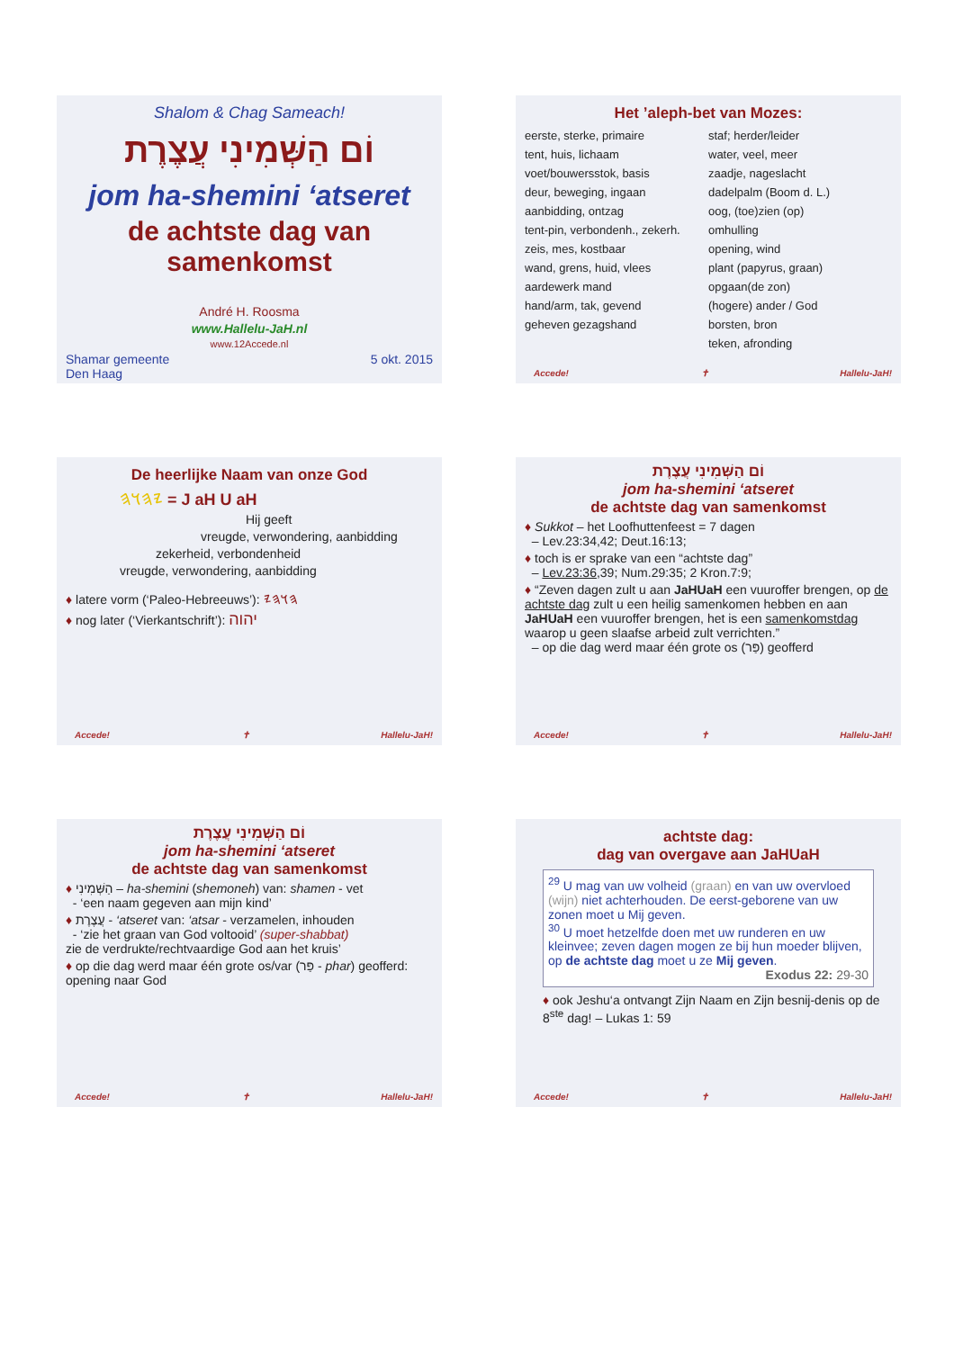Shalom & Chag Sameach!
וֹם הַשְּׁמִינִי עֲצֶרֶת
jom ha-shemini ‘atseret
de achtste dag van samenkomst
André H. Roosma
www.Hallelu-JaH.nl
www.12Accede.nl
Shamar gemeente
Den Haag 5 okt. 2015
Het ’aleph-bet van Mozes:
eerste, sterke, primaire
tent, huis, lichaam
voet/bouwersstok, basis
deur, beweging, ingaan
aanbidding, ontzag
tent-pin, verbondenh., zekerh.
zeis, mes, kostbaar
wand, grens, huid, vlees
aardewerk mand
hand/arm, tak, gevend
geheven gezagshand
staf; herder/leider
water, veel, meer
zaadje, nageslacht
dadelpalm (Boom d. L.)
oog, (toe)zien (op)
omhulling
opening, wind
plant (papyrus, graan)
opgaan(de zon)
(hogere) ander / God
borsten, bron
teken, afronding
Accede! ✝ Hallelu-JaH!
De heerlijke Naam van onze God
𐤉𐤄𐤅𐤄 = J aH U aH
Hij geeft
vreugde, verwondering, aanbidding
zekerheid, verbondenheid
vreugde, verwondering, aanbidding
♦ latere vorm (‘Paleo-Hebreeuws’): 𐤄𐤅𐤄𐤉
♦ nog later (‘Vierkantschrift’): יהוה
Accede! ✝ Hallelu-JaH!
וֹם הַשְּׁמִינִי עֲצֶרֶת
jom ha-shemini ‘atseret
de achtste dag van samenkomst
♦ Sukkot – het Loofhuttenfeest = 7 dagen
– Lev.23:34,42; Deut.16:13;
♦ toch is er sprake van een “achtste dag”
– Lev.23:36,39; Num.29:35; 2 Kron.7:9;
♦ “Zeven dagen zult u aan JaHUaH een vuuroffer brengen, op de achtste dag zult u een heilig samenkomen hebben en aan JaHUaH een vuuroffer brengen, het is een samenkomstdag waarop u geen slaafse arbeid zult verrichten.”
– op die dag werd maar één grote os (פַּר) geofferd
Accede! ✝ Hallelu-JaH!
וֹם הַשְּׁמִינִי עֲצֶרֶת
jom ha-shemini ‘atseret
de achtste dag van samenkomst
♦ הַשְּׁמִינִי – ha-shemini (shemoneh) van: shamen - vet
- ‘een naam gegeven aan mijn kind’
♦ עֲצֶרֶת - ‘atseret van: ‘atsar - verzamelen, inhouden
- ‘zie het graan van God voltooid’ (super-shabbat)
zie de verdrukte/rechtvaardige God aan het kruis’
♦ op die dag werd maar één grote os/var (פַּר - phar) geofferd: opening naar God
Accede! ✝ Hallelu-JaH!
achtste dag:
dag van overgave aan JaHUaH
<sup>29</sup> U mag van uw volheid (graan) en van uw overvloed (wijn) niet achterhouden. De eerst-geborene van uw zonen moet u Mij geven.
<sup>30</sup> U moet hetzelfde doen met uw runderen en uw kleinvee; zeven dagen mogen ze bij hun moeder blijven, op de achtste dag moet u ze Mij geven.
Exodus 22: 29-30
♦ ook Jeshu‘a ontvangt Zijn Naam en Zijn besnij-denis op de 8<sup>ste</sup> dag! – Lukas 1: 59
Accede! ✝ Hallelu-JaH!